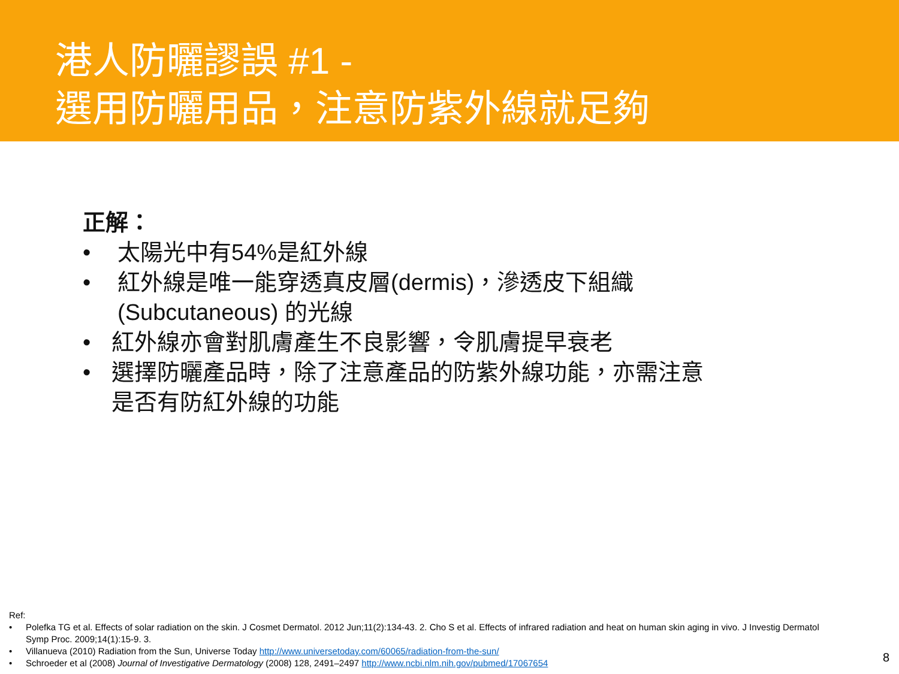港人防曬謬誤 #1 -
選用防曬用品，注意防紫外線就足夠
正解：
• 太陽光中有54%是紅外線
• 紅外線是唯一能穿透真皮層(dermis)，滲透皮下組織 (Subcutaneous) 的光線
• 紅外線亦會對肌膚產生不良影響，令肌膚提早衰老
• 選擇防曬產品時，除了注意產品的防紫外線功能，亦需注意是否有防紅外線的功能
Ref:
• Polefka TG et al. Effects of solar radiation on the skin. J Cosmet Dermatol. 2012 Jun;11(2):134-43. 2. Cho S et al. Effects of infrared radiation and heat on human skin aging in vivo. J Investig Dermatol Symp Proc. 2009;14(1):15-9. 3.
• Villanueva (2010) Radiation from the Sun, Universe Today http://www.universetoday.com/60065/radiation-from-the-sun/
• Schroeder et al (2008) Journal of Investigative Dermatology (2008) 128, 2491–2497 http://www.ncbi.nlm.nih.gov/pubmed/17067654
8